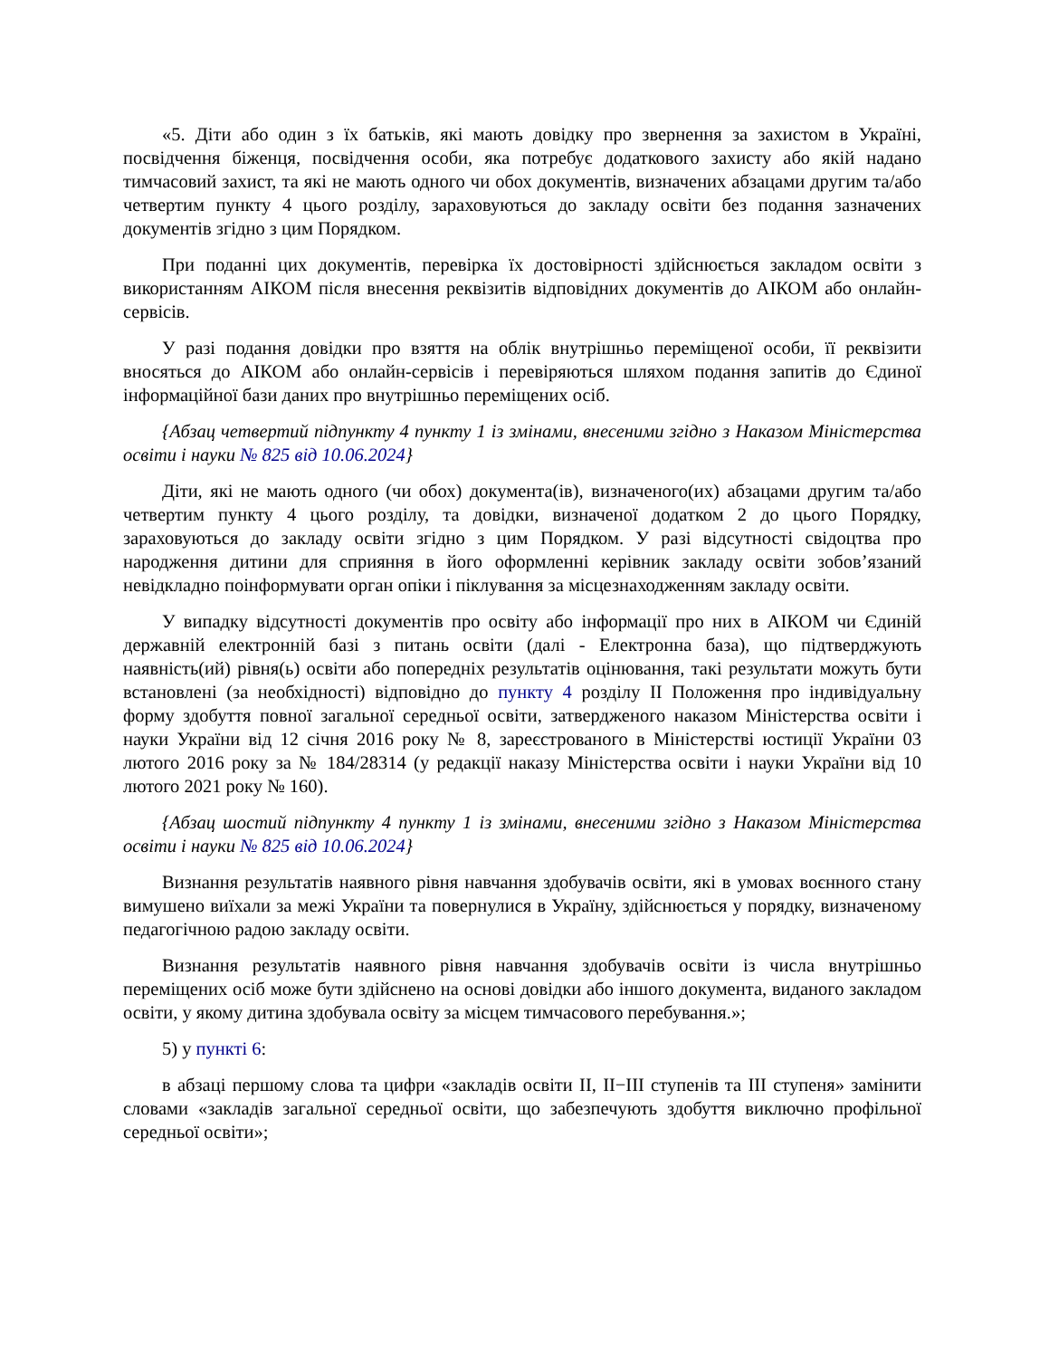«5. Діти або один з їх батьків, які мають довідку про звернення за захистом в Україні, посвідчення біженця, посвідчення особи, яка потребує додаткового захисту або якій надано тимчасовий захист, та які не мають одного чи обох документів, визначених абзацами другим та/або четвертим пункту 4 цього розділу, зараховуються до закладу освіти без подання зазначених документів згідно з цим Порядком.
При поданні цих документів, перевірка їх достовірності здійснюється закладом освіти з використанням АІКОМ після внесення реквізитів відповідних документів до АІКОМ або онлайн-сервісів.
У разі подання довідки про взяття на облік внутрішньо переміщеної особи, її реквізити вносяться до АІКОМ або онлайн-сервісів і перевіряються шляхом подання запитів до Єдиної інформаційної бази даних про внутрішньо переміщених осіб.
{Абзац четвертий підпункту 4 пункту 1 із змінами, внесеними згідно з Наказом Міністерства освіти і науки № 825 від 10.06.2024}
Діти, які не мають одного (чи обох) документа(ів), визначеного(их) абзацами другим та/або четвертим пункту 4 цього розділу, та довідки, визначеної додатком 2 до цього Порядку, зараховуються до закладу освіти згідно з цим Порядком. У разі відсутності свідоцтва про народження дитини для сприяння в його оформленні керівник закладу освіти зобов’язаний невідкладно поінформувати орган опіки і піклування за місцезнаходженням закладу освіти.
У випадку відсутності документів про освіту або інформації про них в АІКОМ чи Єдиній державній електронній базі з питань освіти (далі - Електронна база), що підтверджують наявність(ий) рівня(ь) освіти або попередніх результатів оцінювання, такі результати можуть бути встановлені (за необхідності) відповідно до пункту 4 розділу ІІ Положення про індивідуальну форму здобуття повної загальної середньої освіти, затвердженого наказом Міністерства освіти і науки України від 12 січня 2016 року № 8, зареєстрованого в Міністерстві юстиції України 03 лютого 2016 року за № 184/28314 (у редакції наказу Міністерства освіти і науки України від 10 лютого 2021 року № 160).
{Абзац шостий підпункту 4 пункту 1 із змінами, внесеними згідно з Наказом Міністерства освіти і науки № 825 від 10.06.2024}
Визнання результатів наявного рівня навчання здобувачів освіти, які в умовах воєнного стану вимушено виїхали за межі України та повернулися в Україну, здійснюється у порядку, визначеному педагогічною радою закладу освіти.
Визнання результатів наявного рівня навчання здобувачів освіти із числа внутрішньо переміщених осіб може бути здійснено на основі довідки або іншого документа, виданого закладом освіти, у якому дитина здобувала освіту за місцем тимчасового перебування.»;
5) у пункті 6:
в абзаці першому слова та цифри «закладів освіти II, II−III ступенів та III ступеня» замінити словами «закладів загальної середньої освіти, що забезпечують здобуття виключно профільної середньої освіти»;